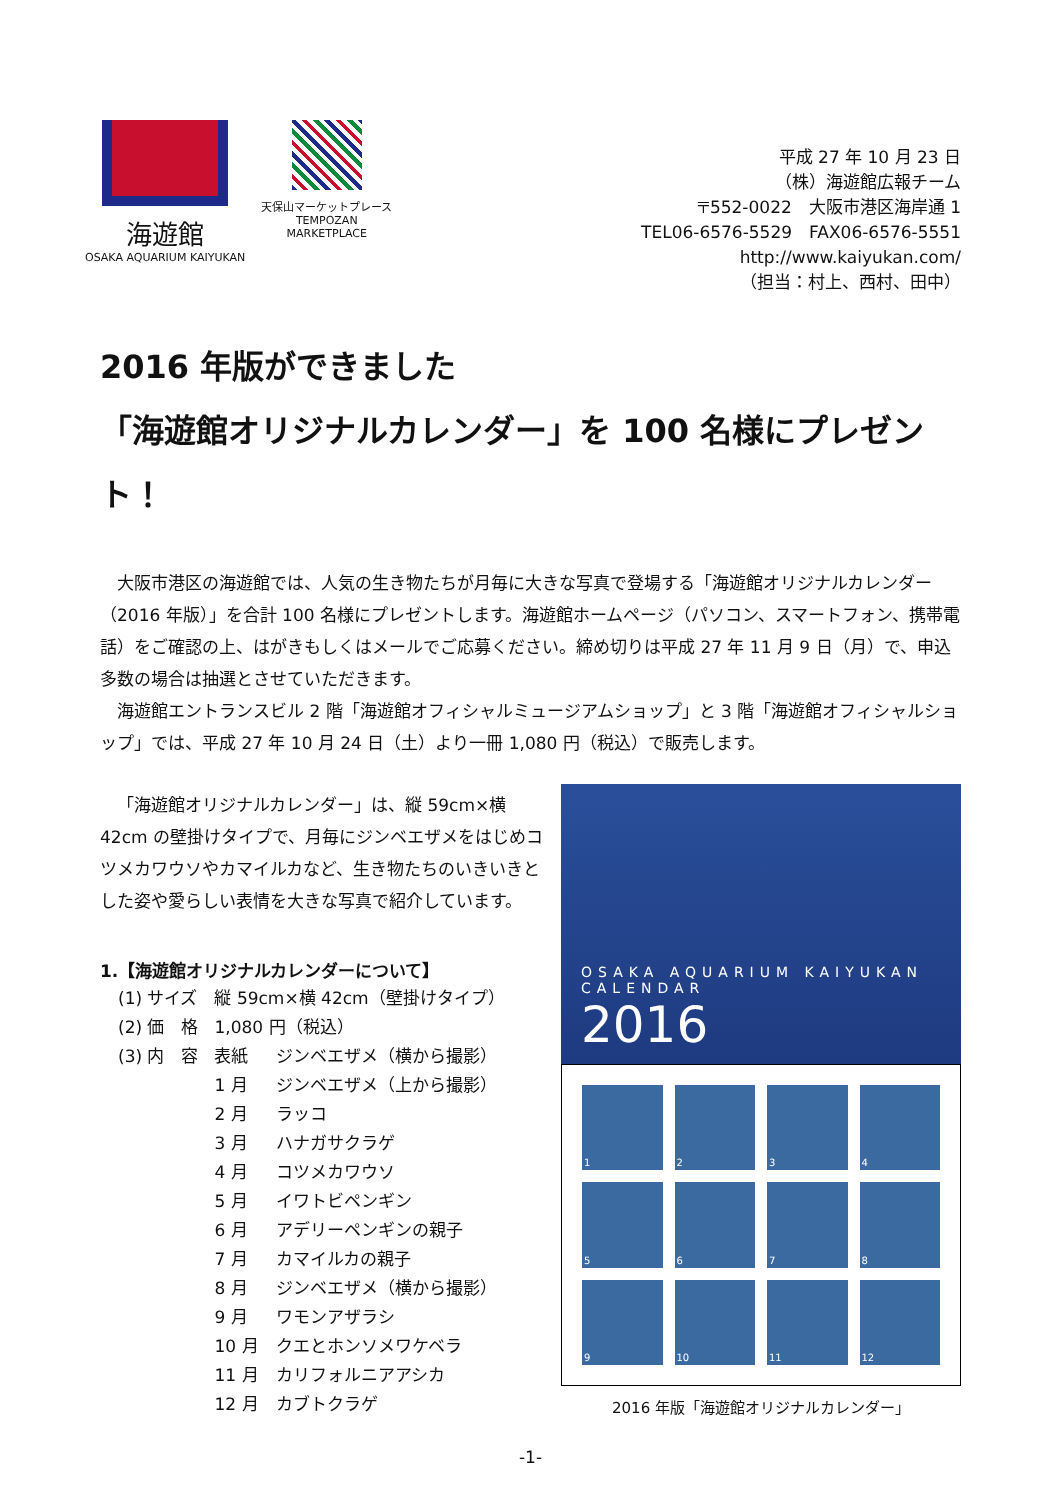海遊館
OSAKA AQUARIUM KAIYUKAN
天保山マーケットプレース
TEMPOZAN
MARKETPLACE
平成 27 年 10 月 23 日
（株）海遊館広報チーム
〒552-0022　大阪市港区海岸通 1
TEL06-6576-5529　FAX06-6576-5551
http://www.kaiyukan.com/
（担当：村上、西村、田中）
2016 年版ができました
「海遊館オリジナルカレンダー」を 100 名様にプレゼント！
大阪市港区の海遊館では、人気の生き物たちが月毎に大きな写真で登場する「海遊館オリジナルカレンダー（2016 年版）」を合計 100 名様にプレゼントします。海遊館ホームページ（パソコン、スマートフォン、携帯電話）をご確認の上、はがきもしくはメールでご応募ください。締め切りは平成 27 年 11 月 9 日（月）で、申込多数の場合は抽選とさせていただきます。
海遊館エントランスビル 2 階「海遊館オフィシャルミュージアムショップ」と 3 階「海遊館オフィシャルショップ」では、平成 27 年 10 月 24 日（土）より一冊 1,080 円（税込）で販売します。
「海遊館オリジナルカレンダー」は、縦 59cm×横 42cm の壁掛けタイプで、月毎にジンベエザメをはじめコツメカワウソやカマイルカなど、生き物たちのいきいきとした姿や愛らしい表情を大きな写真で紹介しています。
1.【海遊館オリジナルカレンダーについて】
| (1) サイズ | 縦 59cm×横 42cm（壁掛けタイプ） | |
| (2) 価 格 | 1,080 円（税込） | |
| (3) 内 容 | 表紙 | ジンベエザメ（横から撮影） |
| | 1 月 | ジンベエザメ（上から撮影） |
| | 2 月 | ラッコ |
| | 3 月 | ハナガサクラゲ |
| | 4 月 | コツメカワウソ |
| | 5 月 | イワトビペンギン |
| | 6 月 | アデリーペンギンの親子 |
| | 7 月 | カマイルカの親子 |
| | 8 月 | ジンベエザメ（横から撮影） |
| | 9 月 | ワモンアザラシ |
| | 10 月 | クエとホンソメワケベラ |
| | 11 月 | カリフォルニアアシカ |
| | 12 月 | カブトクラゲ |
OSAKA AQUARIUM KAIYUKAN
CALENDAR
2016
1
2
3
4
5
6
7
8
9
10
11
12
2016 年版「海遊館オリジナルカレンダー」
-1-